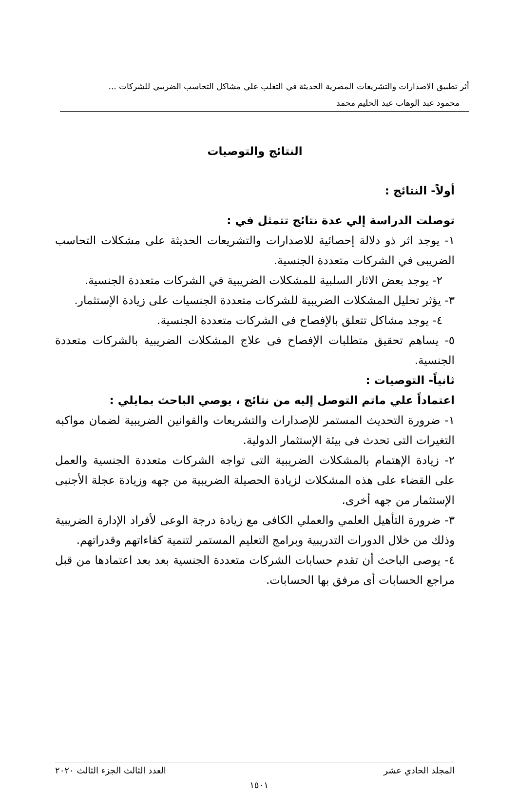أثر تطبيق الاصدارات والتشريعات المصرية الحديثة في التغلب علي مشاكل التحاسب الضريبي للشركات ...
محمود عبد الوهاب عبد الحليم محمد
النتائج والتوصيات
أولاً- النتائج :
توصلت الدراسة إلي عدة نتائج تتمثل في :
١- يوجد اثر ذو دلالة إحصائية للاصدارات والتشريعات الحديثة على مشكلات التحاسب الضريبى في الشركات متعددة الجنسية.
٢- يوجد بعض الاثار السلبية للمشكلات الضريبية في الشركات متعددة الجنسية.
٣- يؤثر تحليل المشكلات الضريبية للشركات متعددة الجنسيات على زيادة الإستثمار.
٤- يوجد مشاكل تتعلق بالإفصاح فى الشركات متعددة الجنسية.
٥- يساهم تحقيق متطلبات الإفصاح فى علاج المشكلات الضريبية بالشركات متعددة الجنسية.
ثانياً- التوصيات :
اعتماداً علي ماتم التوصل إليه من نتائج ، يوصي الباحث بمايلي :
١- ضرورة التحديث المستمر للإصدارات والتشريعات والقوانين الضريبية لضمان مواكبه التغيرات التى تحدث فى بيئة الإستثمار الدولية.
٢- زيادة الإهتمام بالمشكلات الضريبية التى تواجه الشركات متعددة الجنسية والعمل على القضاء على هذه المشكلات لزيادة الحصيلة الضريبية من جهه وزيادة عجلة الأجنبى الإستثمار من جهه أخرى.
٣- ضرورة التأهيل العلمي والعملي الكافى مع زيادة درجة الوعى لأفراد الإدارة الضريبية وذلك من خلال الدورات التدريبية وبرامج التعليم المستمر لتنمية كفاءاتهم وقدراتهم.
٤- يوصى الباحث أن تقدم حسابات الشركات متعددة الجنسية بعد بعد اعتمادها من قبل مراجع الحسابات أى مرفق بها الحسابات.
المجلد الحادي عشر العدد الثالث الجزء الثالث ٢٠٢٠
١٥٠١